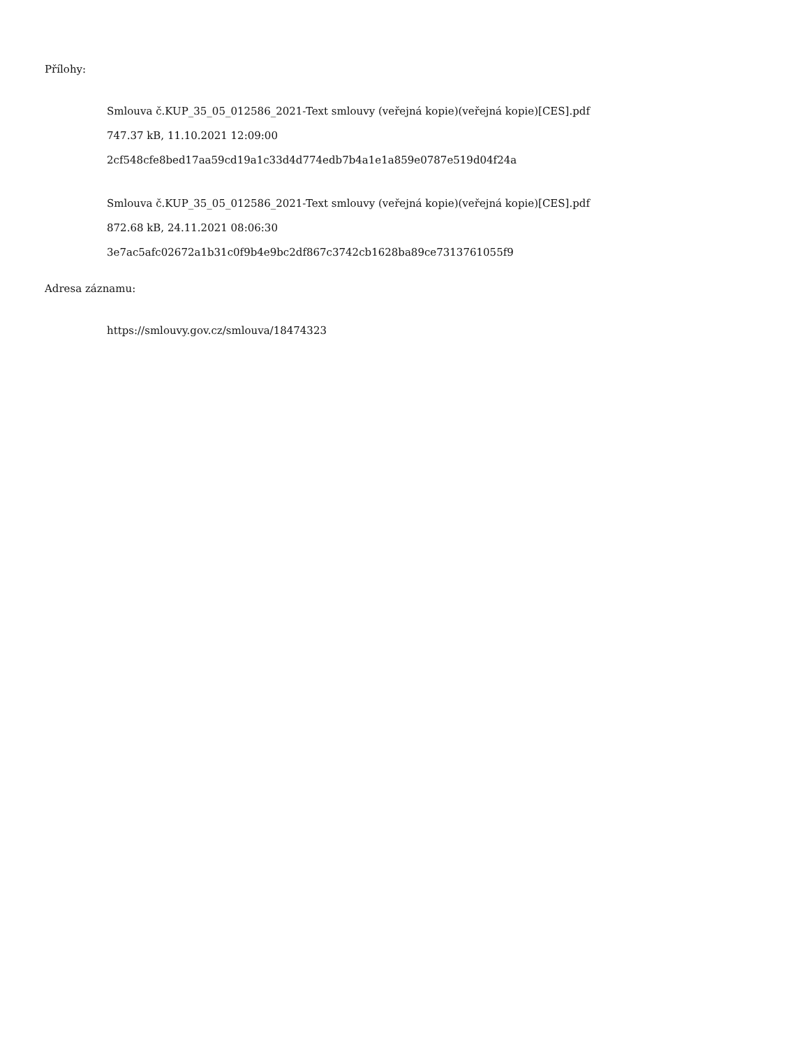Přílohy:
Smlouva č.KUP_35_05_012586_2021-Text smlouvy (veřejná kopie)(veřejná kopie)[CES].pdf
747.37 kB, 11.10.2021 12:09:00
2cf548cfe8bed17aa59cd19a1c33d4d774edb7b4a1e1a859e0787e519d04f24a
Smlouva č.KUP_35_05_012586_2021-Text smlouvy (veřejná kopie)(veřejná kopie)[CES].pdf
872.68 kB, 24.11.2021 08:06:30
3e7ac5afc02672a1b31c0f9b4e9bc2df867c3742cb1628ba89ce7313761055f9
Adresa záznamu:
https://smlouvy.gov.cz/smlouva/18474323